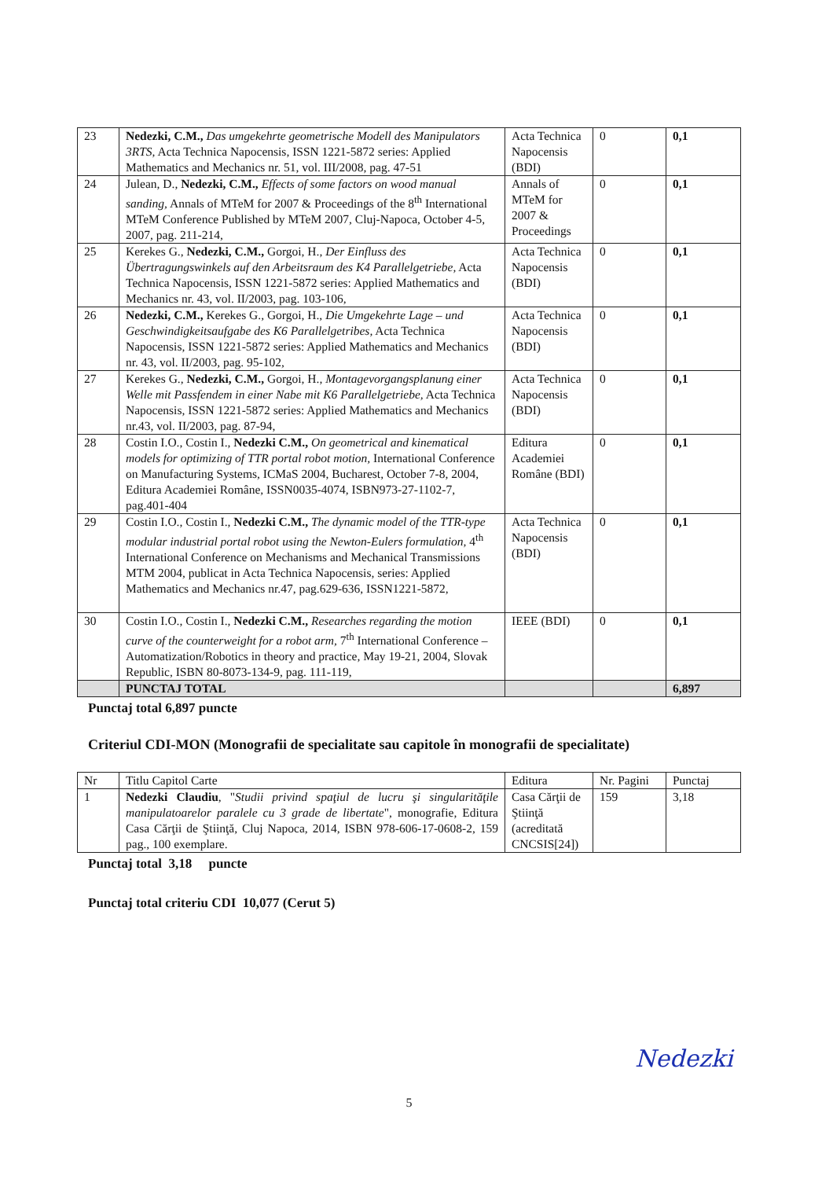| 23 | Nedezki, C.M., Das umgekehrte geometrische Modell des Manipulators 3RTS, Acta Technica Napocensis, ISSN 1221-5872 series: Applied Mathematics and Mechanics nr. 51, vol. III/2008, pag. 47-51 | Acta Technica Napocensis (BDI) | 0 | 0,1 |
| 24 | Julean, D., Nedezki, C.M., Effects of some factors on wood manual sanding, Annals of MTeM for 2007 & Proceedings of the 8<sup>th</sup> International MTeM Conference Published by MTeM 2007, Cluj-Napoca, October 4-5, 2007, pag. 211-214, | Annals of MTeM for 2007 & Proceedings | 0 | 0,1 |
| 25 | Kerekes G., Nedezki, C.M., Gorgoi, H., Der Einfluss des Übertragungswinkels auf den Arbeitsraum des K4 Parallelgetriebe, Acta Technica Napocensis, ISSN 1221-5872 series: Applied Mathematics and Mechanics nr. 43, vol. II/2003, pag. 103-106, | Acta Technica Napocensis (BDI) | 0 | 0,1 |
| 26 | Nedezki, C.M., Kerekes G., Gorgoi, H., Die Umgekehrte Lage – und Geschwindigkeitsaufgabe des K6 Parallelgetribes, Acta Technica Napocensis, ISSN 1221-5872 series: Applied Mathematics and Mechanics nr. 43, vol. II/2003, pag. 95-102, | Acta Technica Napocensis (BDI) | 0 | 0,1 |
| 27 | Kerekes G., Nedezki, C.M., Gorgoi, H., Montagevorgangsplanung einer Welle mit Passfendem in einer Nabe mit K6 Parallelgetriebe, Acta Technica Napocensis, ISSN 1221-5872 series: Applied Mathematics and Mechanics nr.43, vol. II/2003, pag. 87-94, | Acta Technica Napocensis (BDI) | 0 | 0,1 |
| 28 | Costin I.O., Costin I., Nedezki C.M., On geometrical and kinematical models for optimizing of TTR portal robot motion, International Conference on Manufacturing Systems, ICMaS 2004, Bucharest, October 7-8, 2004, Editura Academiei Române, ISSN0035-4074, ISBN973-27-1102-7, pag.401-404 | Editura Academiei Române (BDI) | 0 | 0,1 |
| 29 | Costin I.O., Costin I., Nedezki C.M., The dynamic model of the TTR-type modular industrial portal robot using the Newton-Eulers formulation, 4<sup>th</sup> International Conference on Mechanisms and Mechanical Transmissions MTM 2004, publicat in Acta Technica Napocensis, series: Applied Mathematics and Mechanics nr.47, pag.629-636, ISSN1221-5872, | Acta Technica Napocensis (BDI) | 0 | 0,1 |
| 30 | Costin I.O., Costin I., Nedezki C.M., Researches regarding the motion curve of the counterweight for a robot arm, 7<sup>th</sup> International Conference – Automatization/Robotics in theory and practice, May 19-21, 2004, Slovak Republic, ISBN 80-8073-134-9, pag. 111-119, | IEEE (BDI) | 0 | 0,1 |
| | PUNCTAJ TOTAL | | | 6,897 |
Punctaj total 6,897 puncte
Criteriul CDI-MON (Monografii de specialitate sau capitole în monografii de specialitate)
| Nr | Titlu Capitol Carte | Editura | Nr. Pagini | Punctaj |
| --- | --- | --- | --- | --- |
| 1 | Nedezki Claudiu , " Studii privind spaţiul de lucru şi singularităţile manipulatoarelor paralele cu 3 grade de libertate ", monografie, Editura Casa Cărţii de Ştiinţă, Cluj Napoca, 2014, ISBN 978-606-17-0608-2, 159 pag., 100 exemplare. | Casa Cărţii de Ştiinţă (acreditată CNCSIS[24]) | 159 | 3,18 |
Punctaj total 3,18 puncte
Punctaj total criteriu CDI 10,077 (Cerut 5)
Nedezki
5